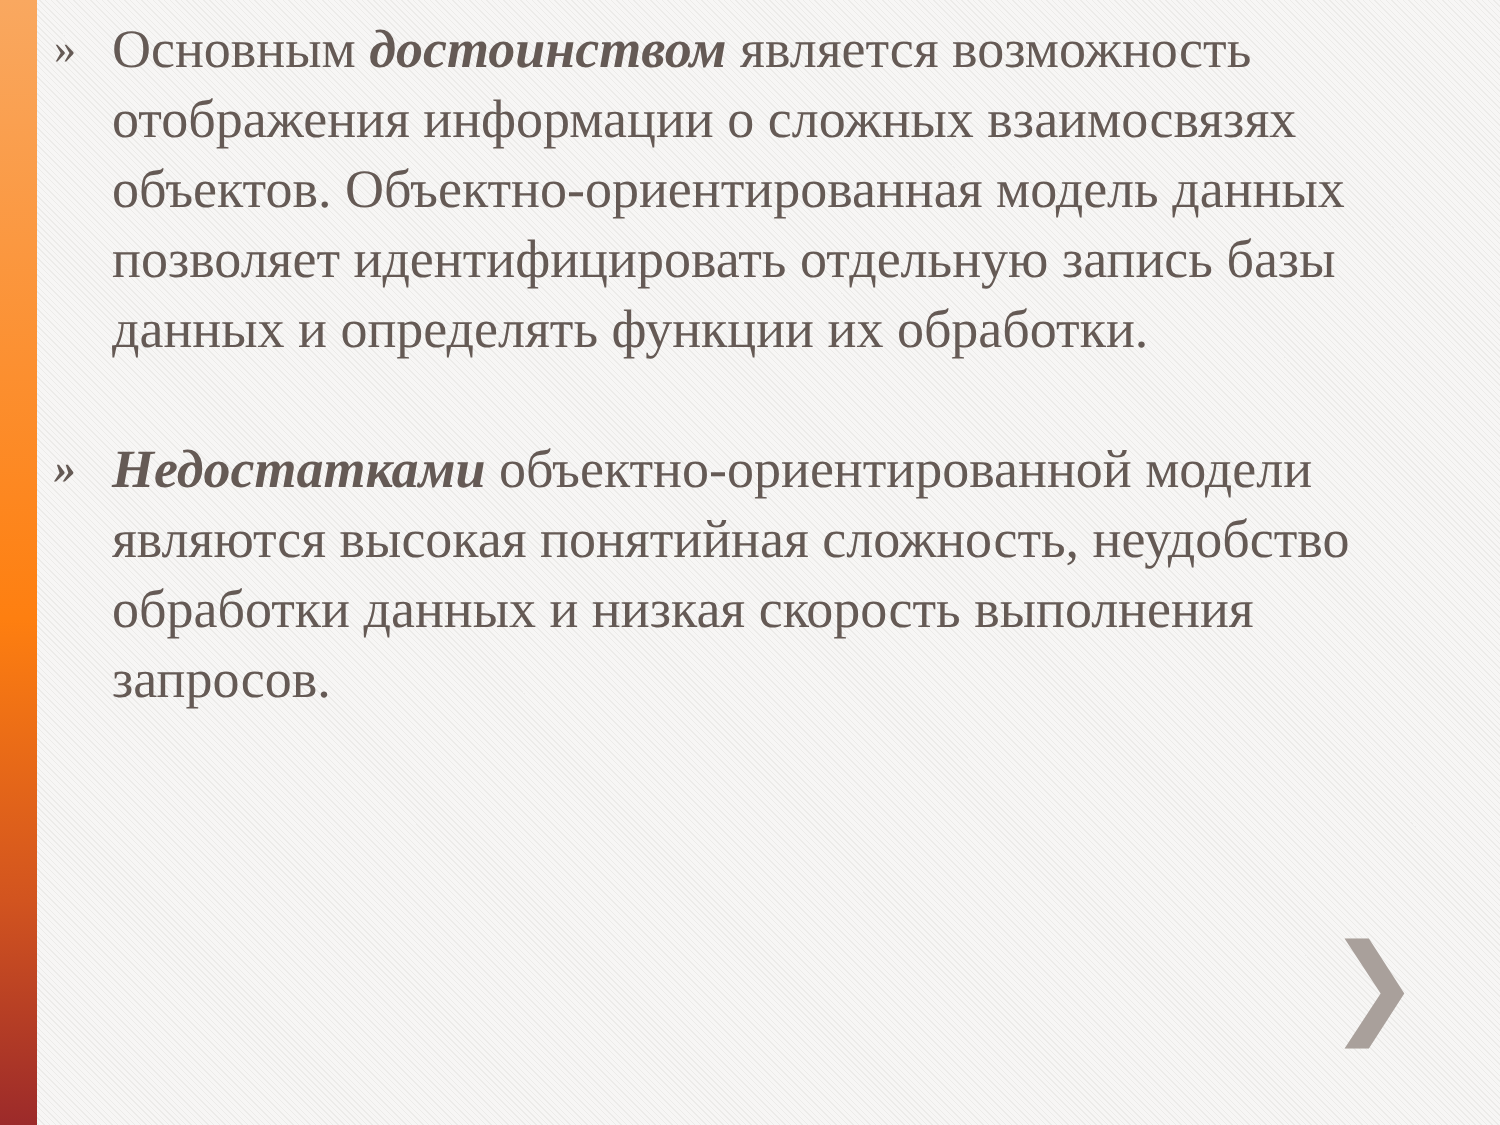»
Основным достоинством является возможность отображения информации о сложных взаимосвязях объектов. Объектно-ориентированная модель данных позволяет идентифицировать отдельную запись базы данных и определять функции их обработки.
»
Недостатками объектно-ориентированной модели являются высокая понятийная сложность, неудобство обработки данных и низкая скорость выполнения запросов.
❯